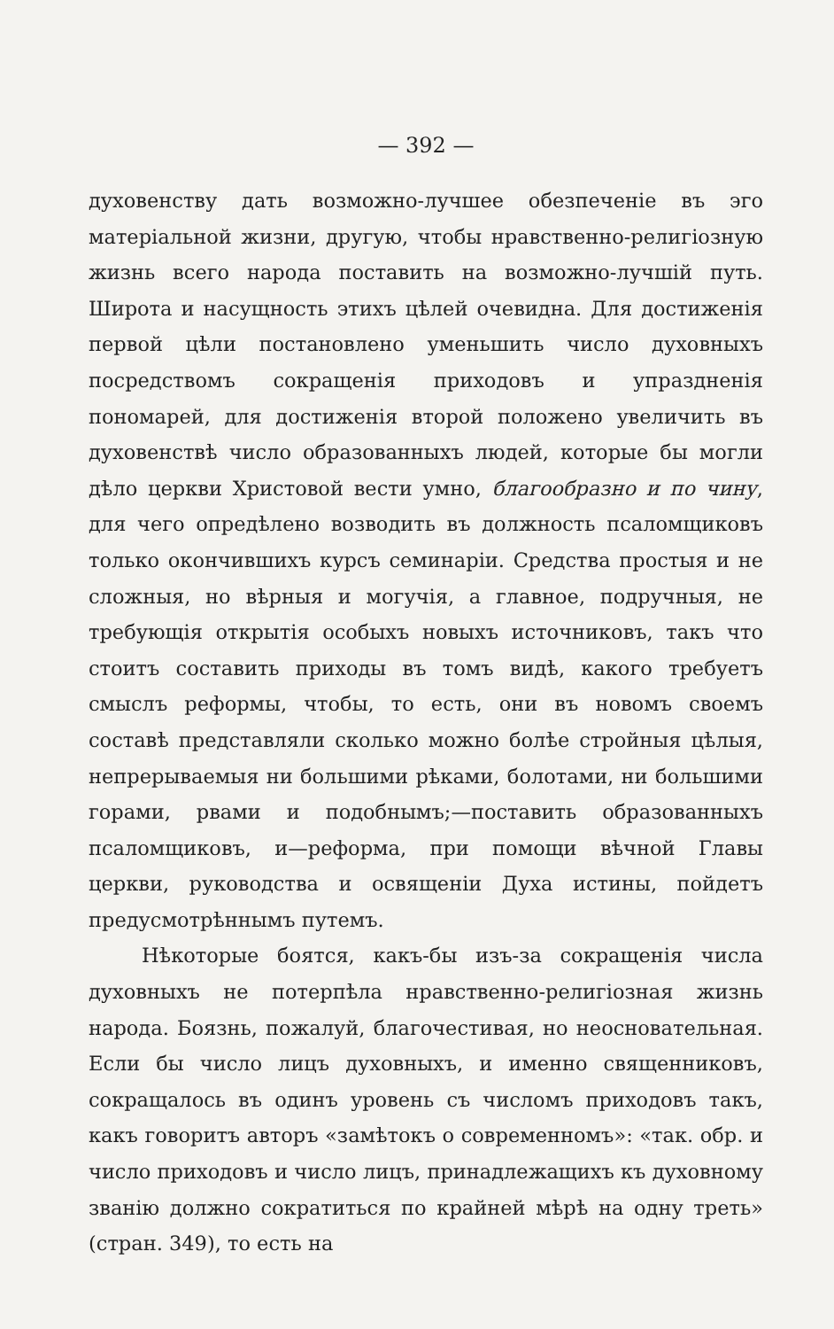— 392 —
духовенству дать возможно-лучшее обезпеченіе въ эго матеріальной жизни, другую, чтобы нравственно-религіозную жизнь всего народа поставить на возможно-лучшій путь. Широта и насущность этихъ цѣлей очевидна. Для достиженія первой цѣли постановлено уменьшить число духовныхъ посредствомъ сокращенія приходовъ и упраздненія пономарей, для достиженія второй положено увеличить въ духовенствѣ число образованныхъ людей, которые бы могли дѣло церкви Христовой вести умно, благообразно и по чину, для чего опредѣлено возводить въ должность псаломщиковъ только окончившихъ курсъ семинаріи. Средства простыя и не сложныя, но вѣрныя и могучія, а главное, подручныя, не требующія открытія особыхъ новыхъ источниковъ, такъ что стоитъ составить приходы въ томъ видѣ, какого требуетъ смыслъ реформы, чтобы, то есть, они въ новомъ своемъ составѣ представляли сколько можно болѣе стройныя цѣлыя, непрерываемыя ни большими рѣками, болотами, ни большими горами, рвами и подобнымъ;—поставить образованныхъ псаломщиковъ, и—реформа, при помощи вѣчной Главы церкви, руководства и освященіи Духа истины, пойдетъ предусмотрѣннымъ путемъ.
Нѣкоторые боятся, какъ-бы изъ-за сокращенія числа духовныхъ не потерпѣла нравственно-религіозная жизнь народа. Боязнь, пожалуй, благочестивая, но неосновательная. Если бы число лицъ духовныхъ, и именно священниковъ, сокращалось въ одинъ уровень съ числомъ приходовъ такъ, какъ говоритъ авторъ «замѣтокъ о современномъ»: «так. обр. и число приходовъ и число лицъ, принадлежащихъ къ духовному званію должно сократиться по крайней мѣрѣ на одну треть» (стран. 349), то есть на